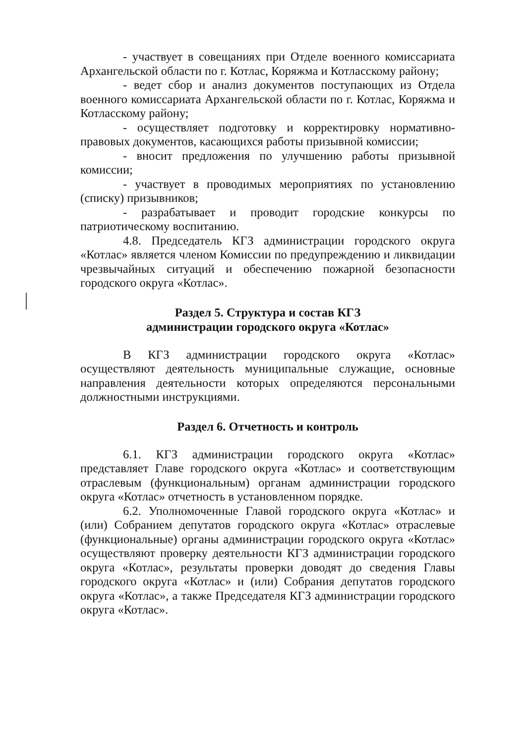- участвует в совещаниях при Отделе военного комиссариата Архангельской области по г. Котлас, Коряжма и Котласскому району;
- ведет сбор и анализ документов поступающих из Отдела военного комиссариата Архангельской области по г. Котлас, Коряжма и Котласскому району;
- осуществляет подготовку и корректировку нормативно-правовых документов, касающихся работы призывной комиссии;
- вносит предложения по улучшению работы призывной комиссии;
- участвует в проводимых мероприятиях по установлению (списку) призывников;
- разрабатывает и проводит городские конкурсы по патриотическому воспитанию.
4.8. Председатель КГЗ администрации городского округа «Котлас» является членом Комиссии по предупреждению и ликвидации чрезвычайных ситуаций и обеспечению пожарной безопасности городского округа «Котлас».
Раздел 5. Структура и состав КГЗ
администрации городского округа «Котлас»
В КГЗ администрации городского округа «Котлас» осуществляют деятельность муниципальные служащие, основные направления деятельности которых определяются персональными должностными инструкциями.
Раздел 6. Отчетность и контроль
6.1. КГЗ администрации городского округа «Котлас» представляет Главе городского округа «Котлас» и соответствующим отраслевым (функциональным) органам администрации городского округа «Котлас» отчетность в установленном порядке.
6.2. Уполномоченные Главой городского округа «Котлас» и (или) Собранием депутатов городского округа «Котлас» отраслевые (функциональные) органы администрации городского округа «Котлас» осуществляют проверку деятельности КГЗ администрации городского округа «Котлас», результаты проверки доводят до сведения Главы городского округа «Котлас» и (или) Собрания депутатов городского округа «Котлас», а также Председателя КГЗ администрации городского округа «Котлас».